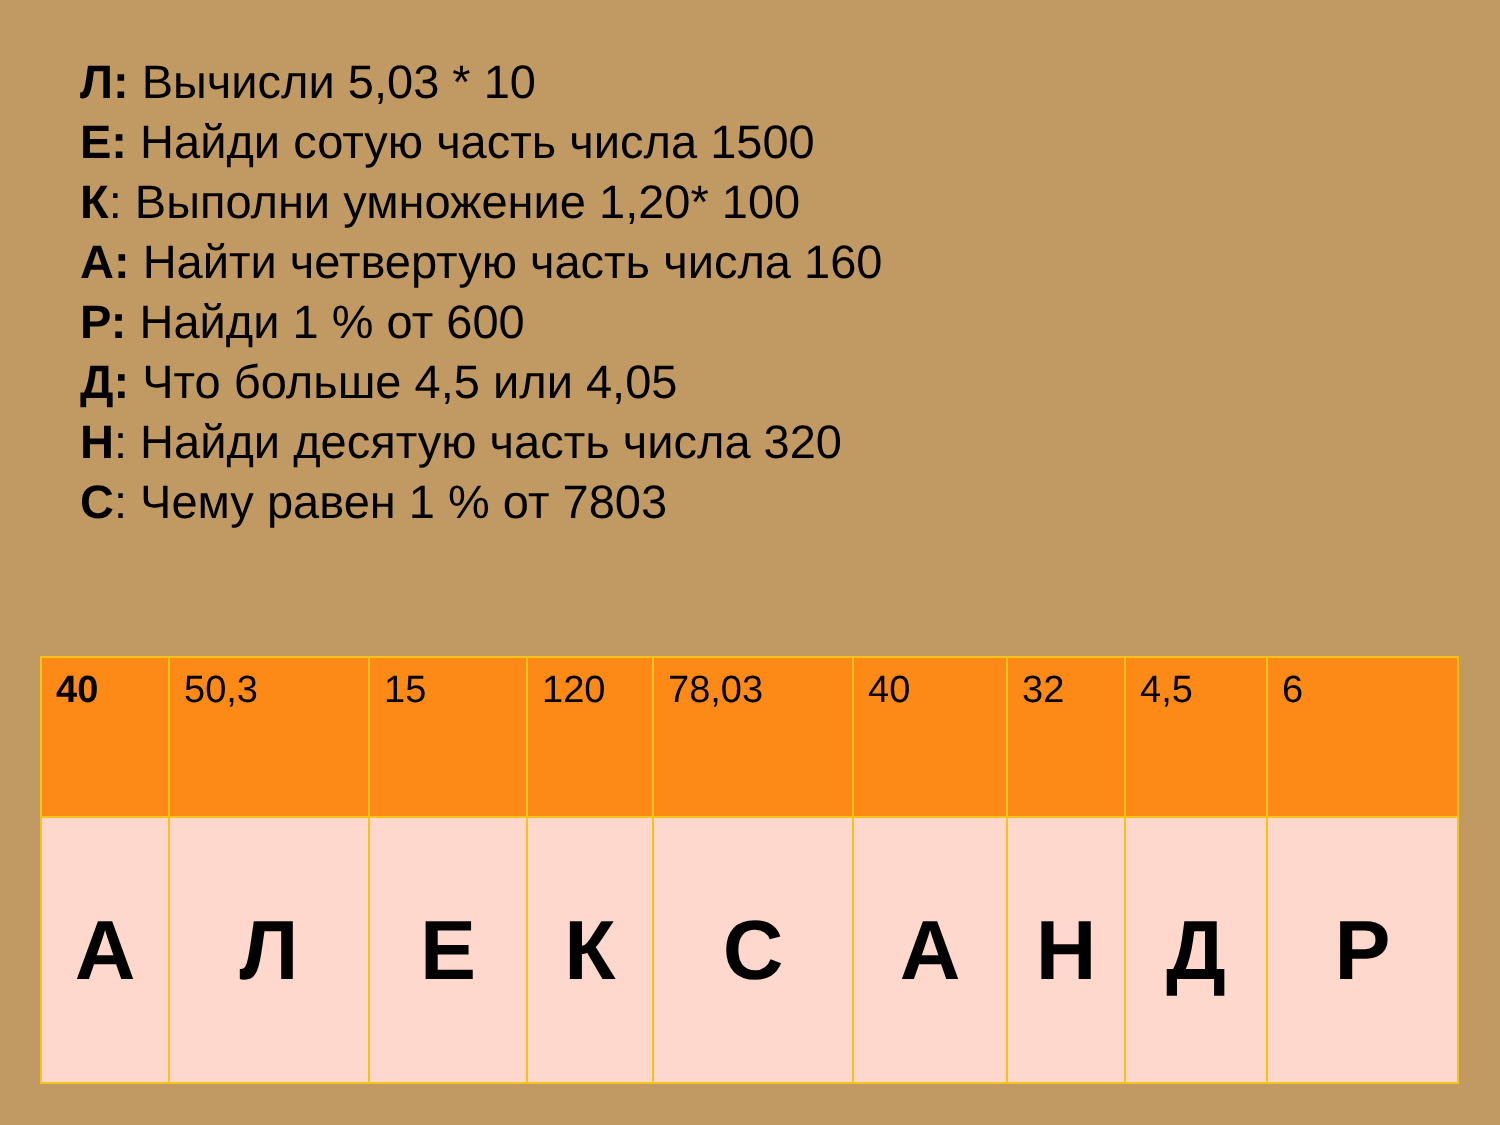Л: Вычисли 5,03 * 10
Е: Найди сотую часть числа 1500
К: Выполни умножение 1,20* 100
А: Найти четвертую часть числа 160
Р: Найди 1 % от 600
Д: Что больше 4,5 или 4,05
Н: Найди десятую часть числа 320
С: Чему равен 1 % от 7803
| 40 | 50,3 | 15 | 120 | 78,03 | 40 | 32 | 4,5 | 6 |
| А | Л | Е | К | С | А | Н | Д | Р |